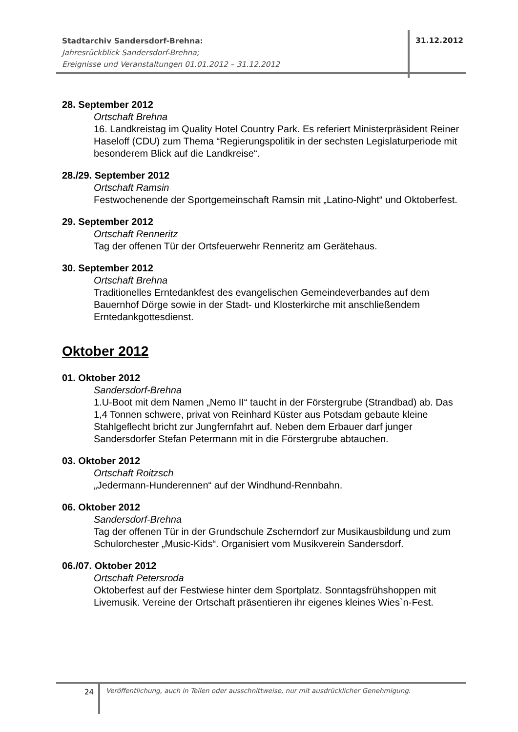Stadtarchiv Sandersdorf-Brehna:
Jahresrückblick Sandersdorf-Brehna;
Ereignisse und Veranstaltungen 01.01.2012 – 31.12.2012
31.12.2012
28. September 2012
Ortschaft Brehna
16. Landkreistag im Quality Hotel Country Park. Es referiert Ministerpräsident Reiner Haseloff (CDU) zum Thema “Regierungspolitik in der sechsten Legislaturperiode mit besonderem Blick auf die Landkreise“.
28./29. September 2012
Ortschaft Ramsin
Festwochenende der Sportgemeinschaft Ramsin mit „Latino-Night“ und Oktoberfest.
29. September 2012
Ortschaft Renneritz
Tag der offenen Tür der Ortsfeuerwehr Renneritz am Gerätehaus.
30. September 2012
Ortschaft Brehna
Traditionelles Erntedankfest des evangelischen Gemeindeverbandes auf dem Bauernhof Dörge sowie in der Stadt- und Klosterkirche mit anschließendem Erntedankgottesdienst.
Oktober 2012
01. Oktober 2012
Sandersdorf-Brehna
1.U-Boot mit dem Namen „Nemo II“ taucht in der Förstergrube (Strandbad) ab. Das 1,4 Tonnen schwere, privat von Reinhard Küster aus Potsdam gebaute kleine Stahlgeflecht bricht zur Jungfernfahrt auf. Neben dem Erbauer darf junger Sandersdorfer Stefan Petermann mit in die Förstergrube abtauchen.
03. Oktober 2012
Ortschaft Roitzsch
„Jedermann-Hunderennen“ auf der Windhund-Rennbahn.
06. Oktober 2012
Sandersdorf-Brehna
Tag der offenen Tür in der Grundschule Zscherndorf zur Musikausbildung und zum Schulorchester „Music-Kids“. Organisiert vom Musikverein Sandersdorf.
06./07. Oktober 2012
Ortschaft Petersroda
Oktoberfest auf der Festwiese hinter dem Sportplatz. Sonntagsfrühshoppen mit Livemusik. Vereine der Ortschaft präsentieren ihr eigenes kleines Wies`n-Fest.
24
Veröffentlichung, auch in Teilen oder ausschnittweise, nur mit ausdrücklicher Genehmigung.